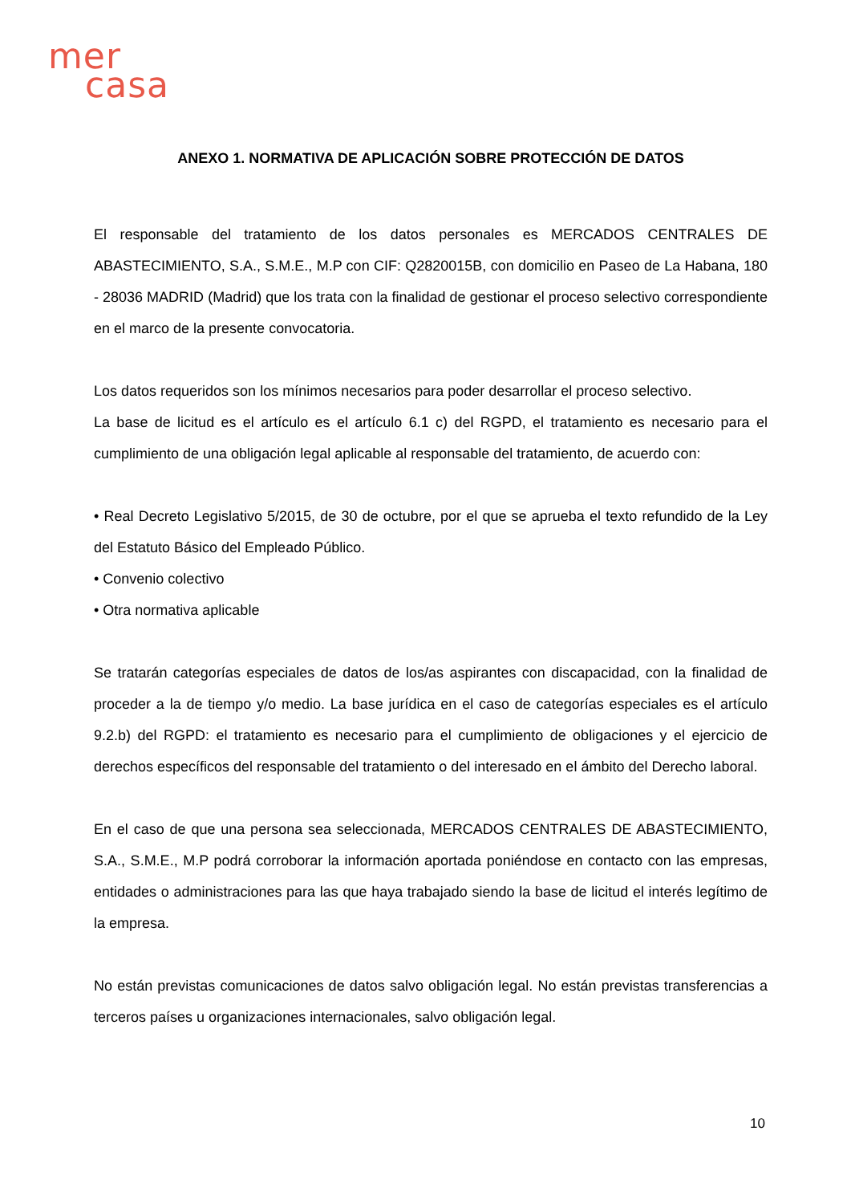mer
casa
ANEXO 1. NORMATIVA DE APLICACIÓN SOBRE PROTECCIÓN DE DATOS
El responsable del tratamiento de los datos personales es MERCADOS CENTRALES DE ABASTECIMIENTO, S.A., S.M.E., M.P con CIF: Q2820015B, con domicilio en Paseo de La Habana, 180 - 28036 MADRID (Madrid) que los trata con la finalidad de gestionar el proceso selectivo correspondiente en el marco de la presente convocatoria.
Los datos requeridos son los mínimos necesarios para poder desarrollar el proceso selectivo.
La base de licitud es el artículo es el artículo 6.1 c) del RGPD, el tratamiento es necesario para el cumplimiento de una obligación legal aplicable al responsable del tratamiento, de acuerdo con:
• Real Decreto Legislativo 5/2015, de 30 de octubre, por el que se aprueba el texto refundido de la Ley del Estatuto Básico del Empleado Público.
• Convenio colectivo
• Otra normativa aplicable
Se tratarán categorías especiales de datos de los/as aspirantes con discapacidad, con la finalidad de proceder a la de tiempo y/o medio. La base jurídica en el caso de categorías especiales es el artículo 9.2.b) del RGPD: el tratamiento es necesario para el cumplimiento de obligaciones y el ejercicio de derechos específicos del responsable del tratamiento o del interesado en el ámbito del Derecho laboral.
En el caso de que una persona sea seleccionada, MERCADOS CENTRALES DE ABASTECIMIENTO, S.A., S.M.E., M.P podrá corroborar la información aportada poniéndose en contacto con las empresas, entidades o administraciones para las que haya trabajado siendo la base de licitud el interés legítimo de la empresa.
No están previstas comunicaciones de datos salvo obligación legal. No están previstas transferencias a terceros países u organizaciones internacionales, salvo obligación legal.
10